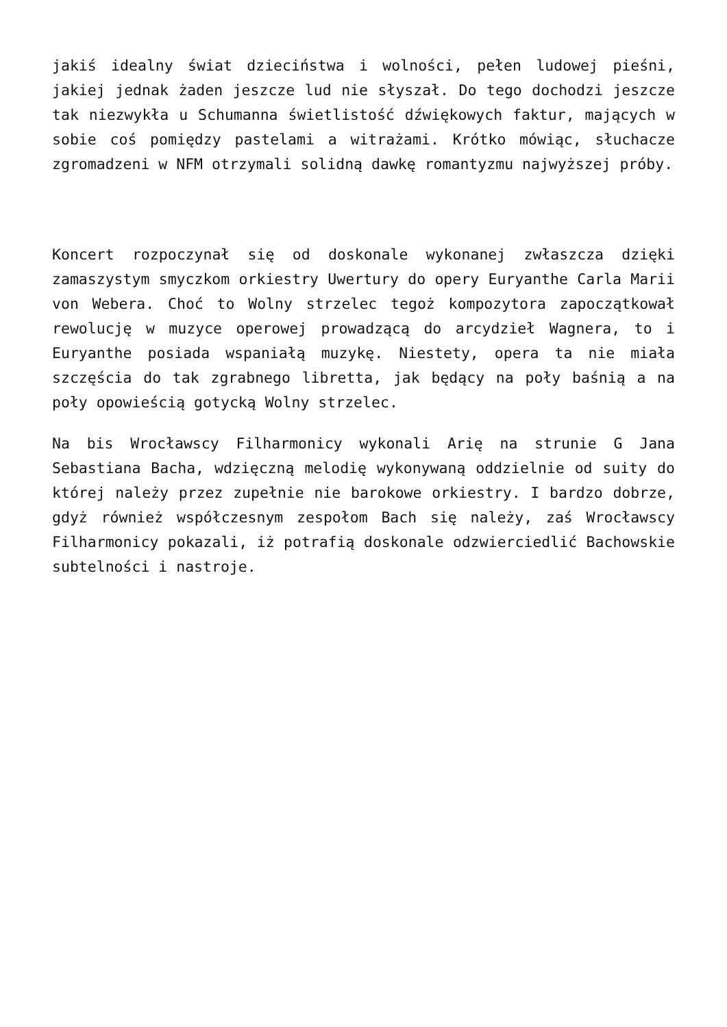jakiś idealny świat dzieciństwa i wolności, pełen ludowej pieśni, jakiej jednak żaden jeszcze lud nie słyszał. Do tego dochodzi jeszcze tak niezwykła u Schumanna świetlistość dźwiękowych faktur, mających w sobie coś pomiędzy pastelami a witrażami. Krótko mówiąc, słuchacze zgromadzeni w NFM otrzymali solidną dawkę romantyzmu najwyższej próby.
Koncert rozpoczynał się od doskonale wykonanej zwłaszcza dzięki zamaszystym smyczkom orkiestry Uwertury do opery Euryanthe Carla Marii von Webera. Choć to Wolny strzelec tegoż kompozytora zapoczątkował rewolucję w muzyce operowej prowadzącą do arcydzieł Wagnera, to i Euryanthe posiada wspaniałą muzykę. Niestety, opera ta nie miała szczęścia do tak zgrabnego libretta, jak będący na poły baśnią a na poły opowieścią gotycką Wolny strzelec.
Na bis Wrocławscy Filharmonicy wykonali Arię na strunie G Jana Sebastiana Bacha, wdzięczną melodię wykonywaną oddzielnie od suity do której należy przez zupełnie nie barokowe orkiestry. I bardzo dobrze, gdyż również współczesnym zespołom Bach się należy, zaś Wrocławscy Filharmonicy pokazali, iż potrafią doskonale odzwierciedlić Bachowskie subtelności i nastroje.